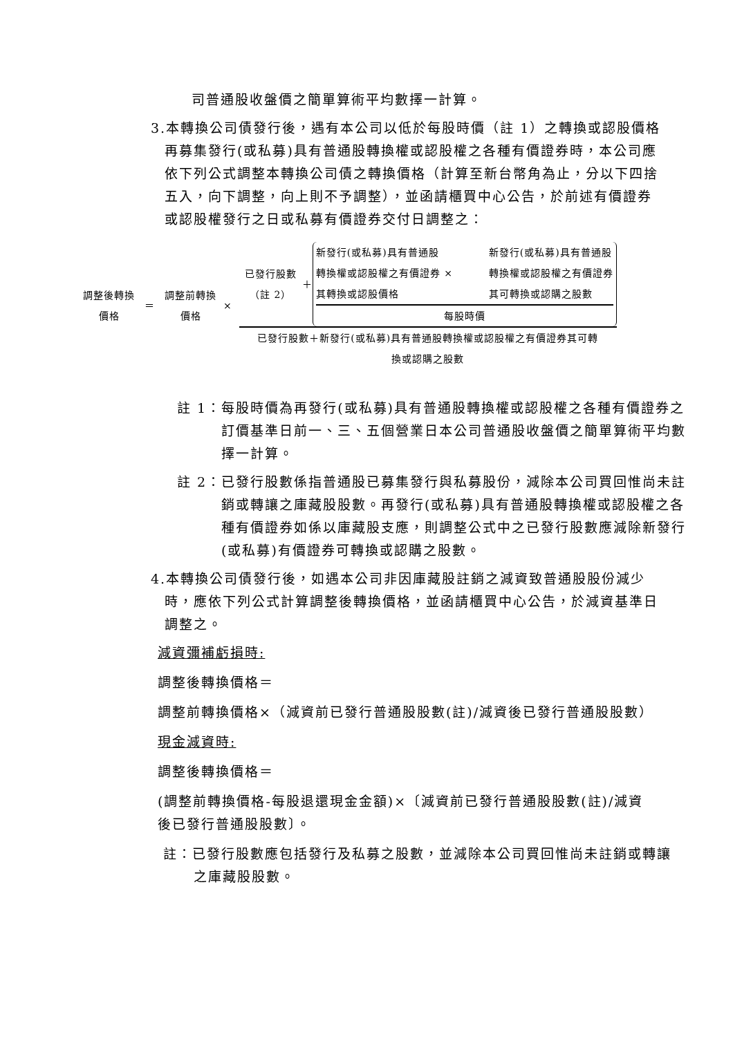司普通股收盤價之簡單算術平均數擇一計算。
3.本轉換公司債發行後，遇有本公司以低於每股時價（註 1）之轉換或認股價格再募集發行(或私募)具有普通股轉換權或認股權之各種有價證券時，本公司應依下列公式調整本轉換公司債之轉換價格（計算至新台幣角為止，分以下四捨五入，向下調整，向上則不予調整），並函請櫃買中心公告，於前述有價證券或認股權發行之日或私募有價證券交付日調整之：
調整後轉換
價格
＝
調整前轉換
價格
×
已發行股數
（註 2）
＋
新發行(或私募)具有普通股
轉換權或認股權之有價證券 ×
其轉換或認股價格
新發行(或私募)具有普通股
轉換權或認股權之有價證券
其可轉換或認購之股數
每股時價
已發行股數＋新發行(或私募)具有普通股轉換權或認股權之有價證券其可轉
換或認購之股數
註 1：每股時價為再發行(或私募)具有普通股轉換權或認股權之各種有價證券之訂價基準日前一、三、五個營業日本公司普通股收盤價之簡單算術平均數擇一計算。
註 2：已發行股數係指普通股已募集發行與私募股份，減除本公司買回惟尚未註銷或轉讓之庫藏股股數。再發行(或私募)具有普通股轉換權或認股權之各種有價證券如係以庫藏股支應，則調整公式中之已發行股數應減除新發行(或私募)有價證券可轉換或認購之股數。
4.本轉換公司債發行後，如遇本公司非因庫藏股註銷之減資致普通股股份減少時，應依下列公式計算調整後轉換價格，並函請櫃買中心公告，於減資基準日調整之。
減資彌補虧損時:
調整後轉換價格＝
調整前轉換價格×（減資前已發行普通股股數(註)/減資後已發行普通股股數）
現金減資時:
調整後轉換價格＝
(調整前轉換價格-每股退還現金金額)×〔減資前已發行普通股股數(註)/減資後已發行普通股股數〕。
註：已發行股數應包括發行及私募之股數，並減除本公司買回惟尚未註銷或轉讓之庫藏股股數。